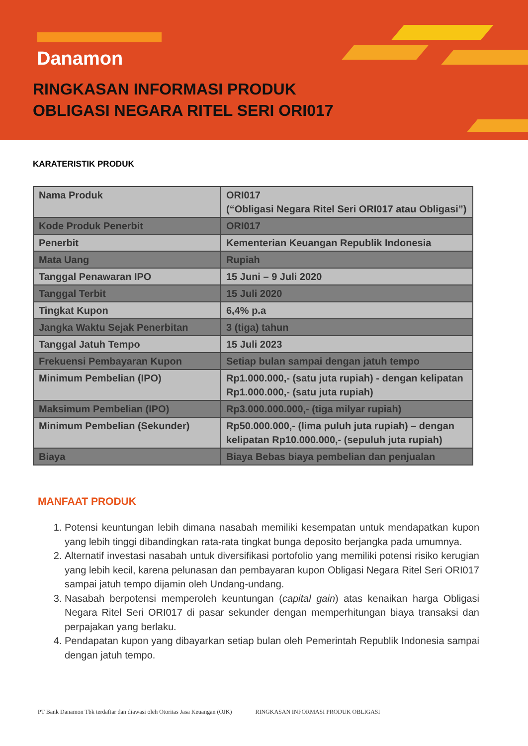Danamon
RINGKASAN INFORMASI PRODUK
OBLIGASI NEGARA RITEL SERI ORI017
KARATERISTIK PRODUK
| Nama Produk | ORI017 (“Obligasi Negara Ritel Seri ORI017 atau Obligasi”) |
| Kode Produk Penerbit | ORI017 |
| Penerbit | Kementerian Keuangan Republik Indonesia |
| Mata Uang | Rupiah |
| Tanggal Penawaran IPO | 15 Juni – 9 Juli 2020 |
| Tanggal Terbit | 15 Juli 2020 |
| Tingkat Kupon | 6,4% p.a |
| Jangka Waktu Sejak Penerbitan | 3 (tiga) tahun |
| Tanggal Jatuh Tempo | 15 Juli 2023 |
| Frekuensi Pembayaran Kupon | Setiap bulan sampai dengan jatuh tempo |
| Minimum Pembelian (IPO) | Rp1.000.000,- (satu juta rupiah) - dengan kelipatan Rp1.000.000,- (satu juta rupiah) |
| Maksimum Pembelian (IPO) | Rp3.000.000.000,- (tiga milyar rupiah) |
| Minimum Pembelian (Sekunder) | Rp50.000.000,- (lima puluh juta rupiah) – dengan kelipatan Rp10.000.000,- (sepuluh juta rupiah) |
| Biaya | Biaya Bebas biaya pembelian dan penjualan |
MANFAAT PRODUK
1. Potensi keuntungan lebih dimana nasabah memiliki kesempatan untuk mendapatkan kupon yang lebih tinggi dibandingkan rata-rata tingkat bunga deposito berjangka pada umumnya.
2. Alternatif investasi nasabah untuk diversifikasi portofolio yang memiliki potensi risiko kerugian yang lebih kecil, karena pelunasan dan pembayaran kupon Obligasi Negara Ritel Seri ORI017 sampai jatuh tempo dijamin oleh Undang-undang.
3. Nasabah berpotensi memperoleh keuntungan (capital gain) atas kenaikan harga Obligasi Negara Ritel Seri ORI017 di pasar sekunder dengan memperhitungan biaya transaksi dan perpajakan yang berlaku.
4. Pendapatan kupon yang dibayarkan setiap bulan oleh Pemerintah Republik Indonesia sampai dengan jatuh tempo.
PT Bank Danamon Tbk terdaftar dan diawasi oleh Otoritas Jasa Keuangan (OJK) RINGKASAN INFORMASI PRODUK OBLIGASI